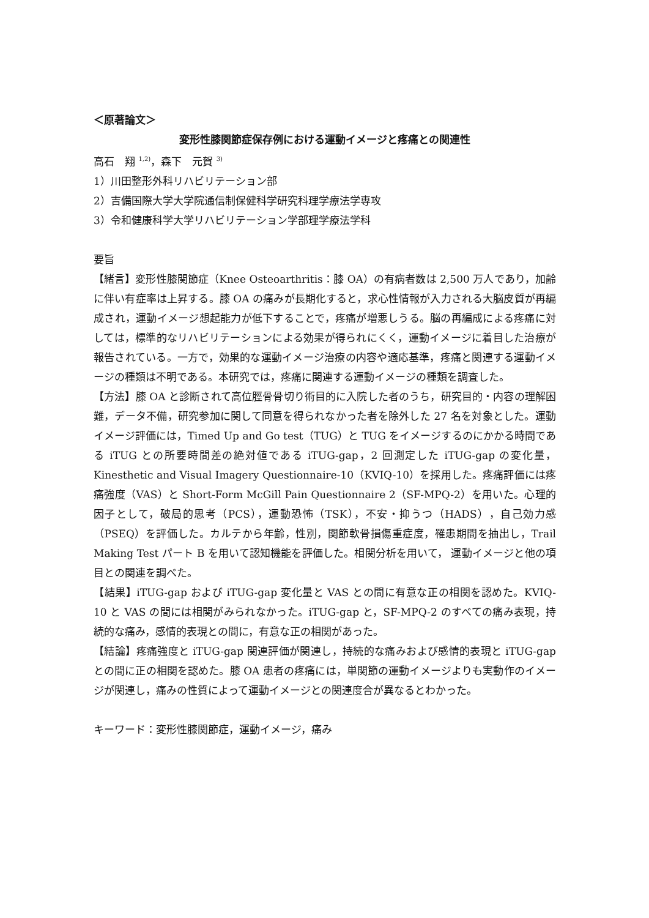＜原著論文＞
変形性膝関節症保存例における運動イメージと疼痛との関連性
高石　翔 <sup>1,2)</sup>，森下　元賀 <sup>3)</sup>
1）川田整形外科リハビリテーション部
2）吉備国際大学大学院通信制保健科学研究科理学療法学専攻
3）令和健康科学大学リハビリテーション学部理学療法学科
要旨
【緒言】変形性膝関節症（Knee Osteoarthritis：膝 OA）の有病者数は 2,500 万人であり，加齢に伴い有症率は上昇する。膝 OA の痛みが長期化すると，求心性情報が入力される大脳皮質が再編成され，運動イメージ想起能力が低下することで，疼痛が増悪しうる。脳の再編成による疼痛に対しては，標準的なリハビリテーションによる効果が得られにくく，運動イメージに着目した治療が報告されている。一方で，効果的な運動イメージ治療の内容や適応基準，疼痛と関連する運動イメージの種類は不明である。本研究では，疼痛に関連する運動イメージの種類を調査した。
【方法】膝 OA と診断されて高位脛骨骨切り術目的に入院した者のうち，研究目的・内容の理解困難，データ不備，研究参加に関して同意を得られなかった者を除外した 27 名を対象とした。運動イメージ評価には，Timed Up and Go test（TUG）と TUG をイメージするのにかかる時間である iTUG との所要時間差の絶対値である iTUG-gap，2 回測定した iTUG-gap の変化量，Kinesthetic and Visual Imagery Questionnaire-10（KVIQ-10）を採用した。疼痛評価には疼痛強度（VAS）と Short-Form McGill Pain Questionnaire 2（SF-MPQ-2）を用いた。心理的因子として，破局的思考（PCS），運動恐怖（TSK），不安・抑うつ（HADS），自己効力感（PSEQ）を評価した。カルテから年齢，性別，関節軟骨損傷重症度，罹患期間を抽出し，Trail Making Test パート B を用いて認知機能を評価した。相関分析を用いて， 運動イメージと他の項目との関連を調べた。
【結果】iTUG-gap および iTUG-gap 変化量と VAS との間に有意な正の相関を認めた。KVIQ-10 と VAS の間には相関がみられなかった。iTUG-gap と，SF-MPQ-2 のすべての痛み表現，持続的な痛み，感情的表現との間に，有意な正の相関があった。
【結論】疼痛強度と iTUG-gap 関連評価が関連し，持続的な痛みおよび感情的表現と iTUG-gap との間に正の相関を認めた。膝 OA 患者の疼痛には，単関節の運動イメージよりも実動作のイメージが関連し，痛みの性質によって運動イメージとの関連度合が異なるとわかった。
キーワード：変形性膝関節症，運動イメージ，痛み